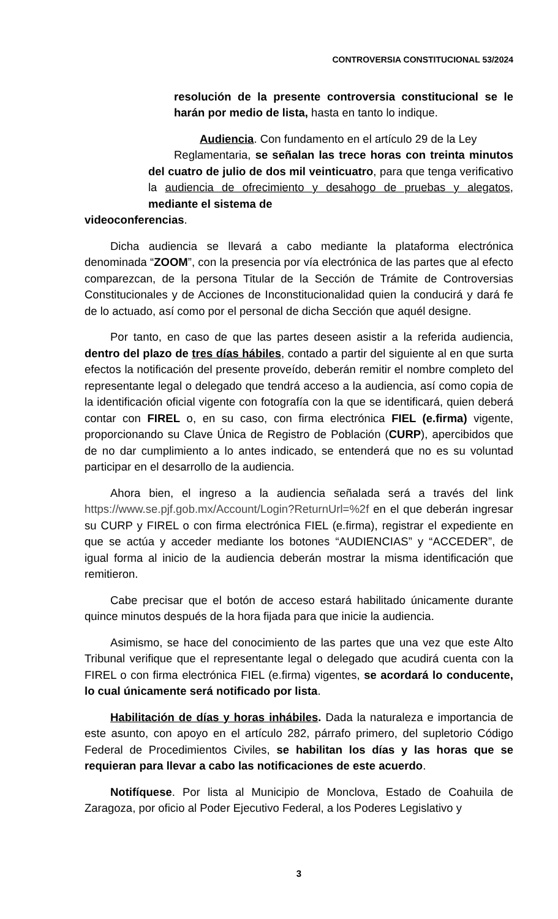CONTROVERSIA CONSTITUCIONAL 53/2024
resolución de la presente controversia constitucional se le harán por medio de lista, hasta en tanto lo indique.
Audiencia. Con fundamento en el artículo 29 de la Ley
Reglamentaria, se señalan las trece horas con treinta minutos del cuatro de julio de dos mil veinticuatro, para que tenga verificativo la audiencia de ofrecimiento y desahogo de pruebas y alegatos, mediante el sistema de
videoconferencias.
Dicha audiencia se llevará a cabo mediante la plataforma electrónica denominada “ZOOM”, con la presencia por vía electrónica de las partes que al efecto comparezcan, de la persona Titular de la Sección de Trámite de Controversias Constitucionales y de Acciones de Inconstitucionalidad quien la conducirá y dará fe de lo actuado, así como por el personal de dicha Sección que aquél designe.
Por tanto, en caso de que las partes deseen asistir a la referida audiencia, dentro del plazo de tres días hábiles, contado a partir del siguiente al en que surta efectos la notificación del presente proveído, deberán remitir el nombre completo del representante legal o delegado que tendrá acceso a la audiencia, así como copia de la identificación oficial vigente con fotografía con la que se identificará, quien deberá contar con FIREL o, en su caso, con firma electrónica FIEL (e.firma) vigente, proporcionando su Clave Única de Registro de Población (CURP), apercibidos que de no dar cumplimiento a lo antes indicado, se entenderá que no es su voluntad participar en el desarrollo de la audiencia.
Ahora bien, el ingreso a la audiencia señalada será a través del link https://www.se.pjf.gob.mx/Account/Login?ReturnUrl=%2f en el que deberán ingresar su CURP y FIREL o con firma electrónica FIEL (e.firma), registrar el expediente en que se actúa y acceder mediante los botones “AUDIENCIAS” y “ACCEDER”, de igual forma al inicio de la audiencia deberán mostrar la misma identificación que remitieron.
Cabe precisar que el botón de acceso estará habilitado únicamente durante quince minutos después de la hora fijada para que inicie la audiencia.
Asimismo, se hace del conocimiento de las partes que una vez que este Alto Tribunal verifique que el representante legal o delegado que acudirá cuenta con la FIREL o con firma electrónica FIEL (e.firma) vigentes, se acordará lo conducente, lo cual únicamente será notificado por lista.
Habilitación de días y horas inhábiles. Dada la naturaleza e importancia de este asunto, con apoyo en el artículo 282, párrafo primero, del supletorio Código Federal de Procedimientos Civiles, se habilitan los días y las horas que se requieran para llevar a cabo las notificaciones de este acuerdo.
Notifíquese. Por lista al Municipio de Monclova, Estado de Coahuila de Zaragoza, por oficio al Poder Ejecutivo Federal, a los Poderes Legislativo y
3